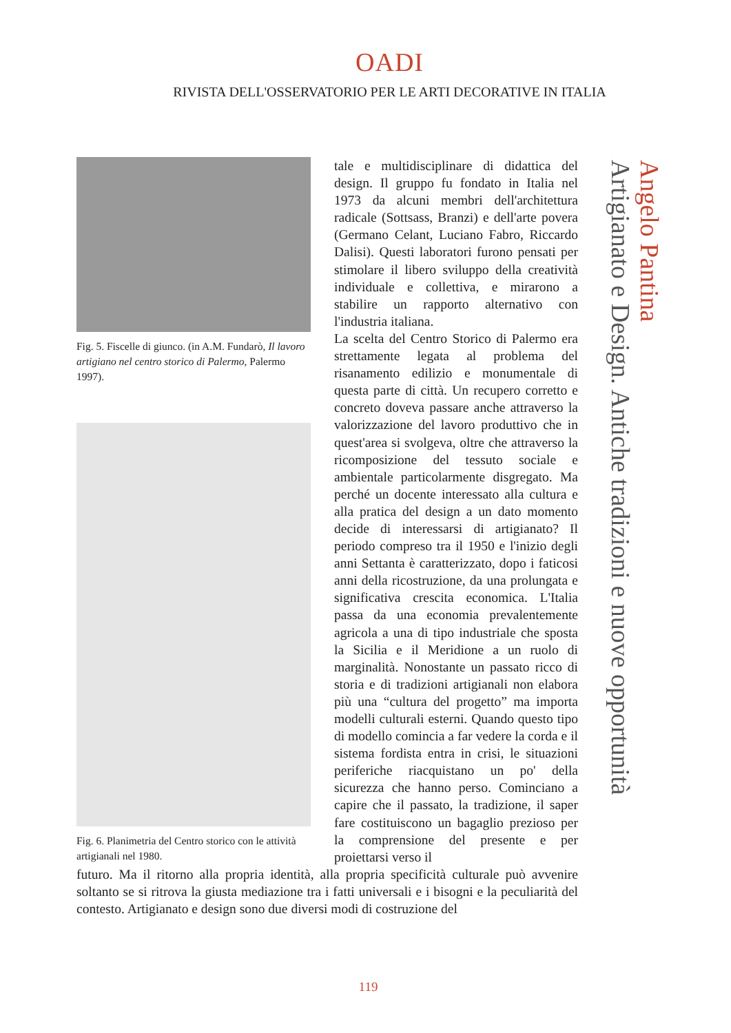OADI
RIVISTA DELL'OSSERVATORIO PER LE ARTI DECORATIVE IN ITALIA
Fig. 5. Fiscelle di giunco. (in A.M. Fundarò, Il lavoro artigiano nel centro storico di Palermo, Palermo 1997).
Fig. 6. Planimetria del Centro storico con le attività artigianali nel 1980.
tale e multidisciplinare di didattica del design. Il gruppo fu fondato in Italia nel 1973 da alcuni membri dell'architettura radicale (Sottsass, Branzi) e dell'arte povera (Germano Celant, Luciano Fabro, Riccardo Dalisi). Questi laboratori furono pensati per stimolare il libero sviluppo della creatività individuale e collettiva, e mirarono a stabilire un rapporto alternativo con l'industria italiana.
La scelta del Centro Storico di Palermo era strettamente legata al problema del risanamento edilizio e monumentale di questa parte di città. Un recupero corretto e concreto doveva passare anche attraverso la valorizzazione del lavoro produttivo che in quest'area si svolgeva, oltre che attraverso la ricomposizione del tessuto sociale e ambientale particolarmente disgregato. Ma perché un docente interessato alla cultura e alla pratica del design a un dato momento decide di interessarsi di artigianato? Il periodo compreso tra il 1950 e l'inizio degli anni Settanta è caratterizzato, dopo i faticosi anni della ricostruzione, da una prolungata e significativa crescita economica. L'Italia passa da una economia prevalentemente agricola a una di tipo industriale che sposta la Sicilia e il Meridione a un ruolo di marginalità. Nonostante un passato ricco di storia e di tradizioni artigianali non elabora più una “cultura del progetto” ma importa modelli culturali esterni. Quando questo tipo di modello comincia a far vedere la corda e il sistema fordista entra in crisi, le situazioni periferiche riacquistano un po' della sicurezza che hanno perso. Cominciano a capire che il passato, la tradizione, il saper fare costituiscono un bagaglio prezioso per la comprensione del presente e per proiettarsi verso il
futuro. Ma il ritorno alla propria identità, alla propria specificità culturale può avvenire soltanto se si ritrova la giusta mediazione tra i fatti universali e i bisogni e la peculiarità del contesto. Artigianato e design sono due diversi modi di costruzione del
Angelo Pantina
Artigianato e Design. Antiche tradizioni e nuove opportunità
119